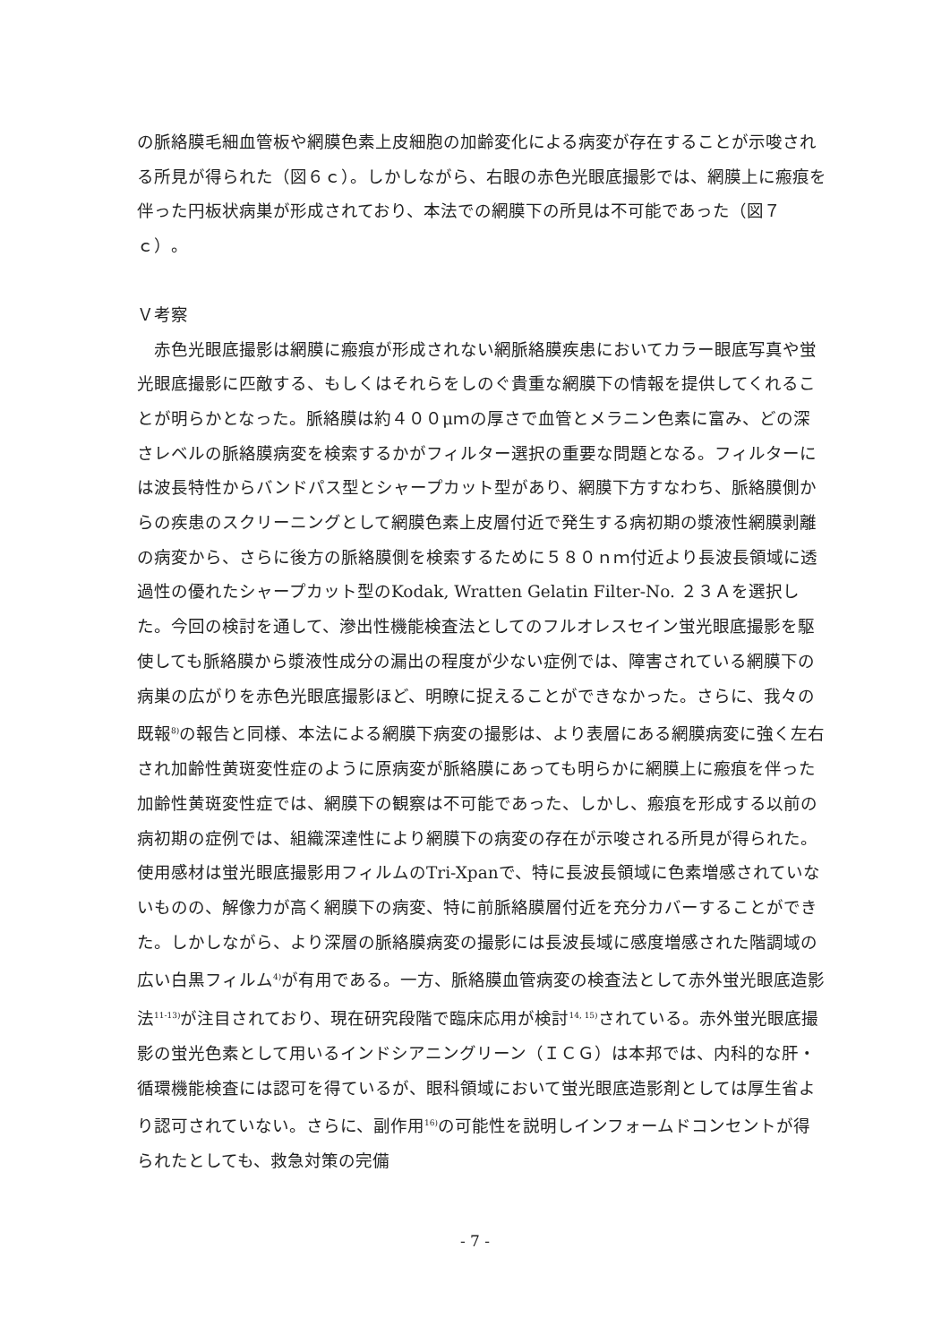の脈絡膜毛細血管板や網膜色素上皮細胞の加齢変化による病変が存在することが示唆される所見が得られた（図６ｃ）。しかしながら、右眼の赤色光眼底撮影では、網膜上に瘢痕を伴った円板状病巣が形成されており、本法での網膜下の所見は不可能であった（図７ｃ）。
Ｖ考察
　赤色光眼底撮影は網膜に瘢痕が形成されない網脈絡膜疾患においてカラー眼底写真や蛍光眼底撮影に匹敵する、もしくはそれらをしのぐ貴重な網膜下の情報を提供してくれることが明らかとなった。脈絡膜は約４００μｍの厚さで血管とメラニン色素に富み、どの深さレベルの脈絡膜病変を検索するかがフィルター選択の重要な問題となる。フィルターには波長特性からバンドパス型とシャープカット型があり、網膜下方すなわち、脈絡膜側からの疾患のスクリーニングとして網膜色素上皮層付近で発生する病初期の漿液性網膜剥離の病変から、さらに後方の脈絡膜側を検索するために５８０ｎｍ付近より長波長領域に透過性の優れたシャープカット型のKodak, Wratten Gelatin Filter-No. ２３Ａを選択した。今回の検討を通して、滲出性機能検査法としてのフルオレスセイン蛍光眼底撮影を駆使しても脈絡膜から漿液性成分の漏出の程度が少ない症例では、障害されている網膜下の病巣の広がりを赤色光眼底撮影ほど、明瞭に捉えることができなかった。さらに、我々の既報<sup>8)</sup>の報告と同様、本法による網膜下病変の撮影は、より表層にある網膜病変に強く左右され加齢性黄斑変性症のように原病変が脈絡膜にあっても明らかに網膜上に瘢痕を伴った加齢性黄斑変性症では、網膜下の観察は不可能であった、しかし、瘢痕を形成する以前の病初期の症例では、組織深達性により網膜下の病変の存在が示唆される所見が得られた。使用感材は蛍光眼底撮影用フィルムのTri-Xpanで、特に長波長領域に色素増感されていないものの、解像力が高く網膜下の病変、特に前脈絡膜層付近を充分カバーすることができた。しかしながら、より深層の脈絡膜病変の撮影には長波長域に感度増感された階調域の広い白黒フィルム<sup>4)</sup>が有用である。一方、脈絡膜血管病変の検査法として赤外蛍光眼底造影法<sup>11-13)</sup>が注目されており、現在研究段階で臨床応用が検討<sup>14, 15)</sup>されている。赤外蛍光眼底撮影の蛍光色素として用いるインドシアニングリーン（ＩＣＧ）は本邦では、内科的な肝・循環機能検査には認可を得ているが、眼科領域において蛍光眼底造影剤としては厚生省より認可されていない。さらに、副作用<sup>16)</sup>の可能性を説明しインフォームドコンセントが得られたとしても、救急対策の完備
- 7 -